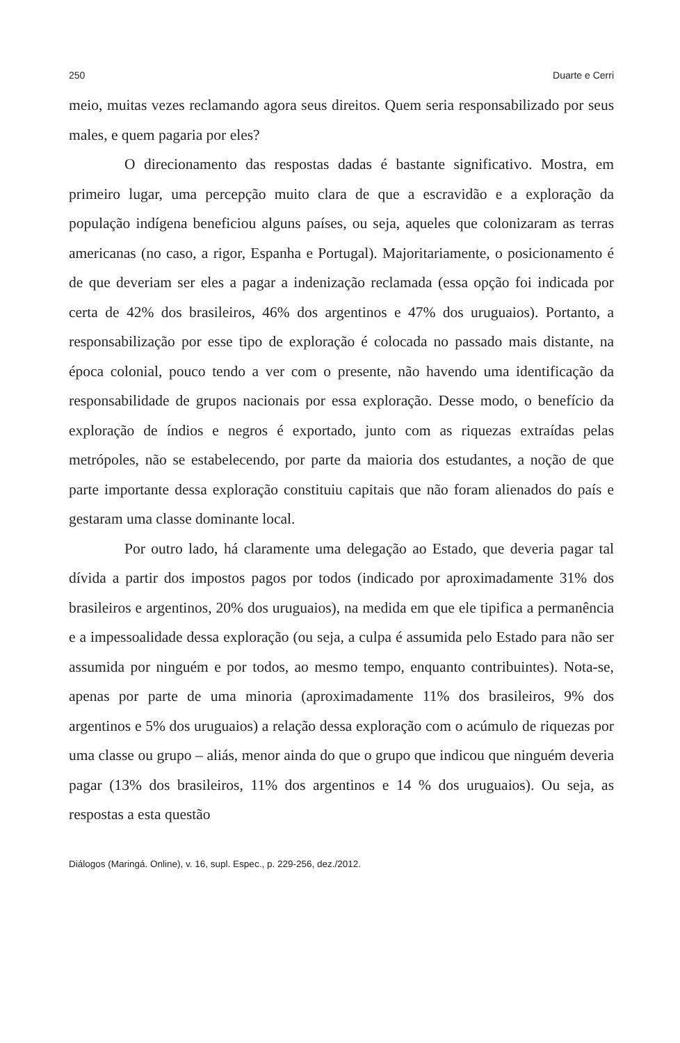250 Duarte e Cerri
meio, muitas vezes reclamando agora seus direitos. Quem seria responsabilizado por seus males, e quem pagaria por eles?
O direcionamento das respostas dadas é bastante significativo. Mostra, em primeiro lugar, uma percepção muito clara de que a escravidão e a exploração da população indígena beneficiou alguns países, ou seja, aqueles que colonizaram as terras americanas (no caso, a rigor, Espanha e Portugal). Majoritariamente, o posicionamento é de que deveriam ser eles a pagar a indenização reclamada (essa opção foi indicada por certa de 42% dos brasileiros, 46% dos argentinos e 47% dos uruguaios). Portanto, a responsabilização por esse tipo de exploração é colocada no passado mais distante, na época colonial, pouco tendo a ver com o presente, não havendo uma identificação da responsabilidade de grupos nacionais por essa exploração. Desse modo, o benefício da exploração de índios e negros é exportado, junto com as riquezas extraídas pelas metrópoles, não se estabelecendo, por parte da maioria dos estudantes, a noção de que parte importante dessa exploração constituiu capitais que não foram alienados do país e gestaram uma classe dominante local.
Por outro lado, há claramente uma delegação ao Estado, que deveria pagar tal dívida a partir dos impostos pagos por todos (indicado por aproximadamente 31% dos brasileiros e argentinos, 20% dos uruguaios), na medida em que ele tipifica a permanência e a impessoalidade dessa exploração (ou seja, a culpa é assumida pelo Estado para não ser assumida por ninguém e por todos, ao mesmo tempo, enquanto contribuintes). Nota-se, apenas por parte de uma minoria (aproximadamente 11% dos brasileiros, 9% dos argentinos e 5% dos uruguaios) a relação dessa exploração com o acúmulo de riquezas por uma classe ou grupo – aliás, menor ainda do que o grupo que indicou que ninguém deveria pagar (13% dos brasileiros, 11% dos argentinos e 14 % dos uruguaios). Ou seja, as respostas a esta questão
Diálogos (Maringá. Online), v. 16, supl. Espec., p. 229-256, dez./2012.